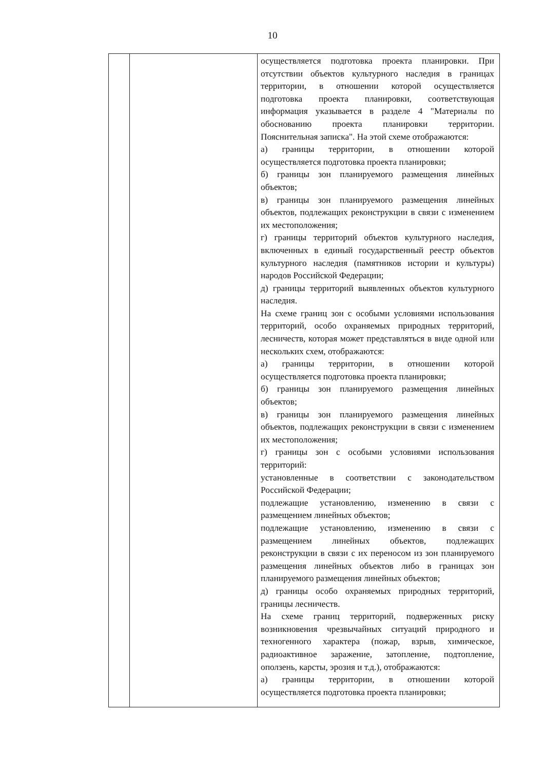10
| | | осуществляется подготовка проекта планировки. При отсутствии объектов культурного наследия в границах территории, в отношении которой осуществляется подготовка проекта планировки, соответствующая информация указывается в разделе 4 "Материалы по обоснованию проекта планировки территории. Пояснительная записка". На этой схеме отображаются: а) границы территории, в отношении которой осуществляется подготовка проекта планировки; б) границы зон планируемого размещения линейных объектов; в) границы зон планируемого размещения линейных объектов, подлежащих реконструкции в связи с изменением их местоположения; г) границы территорий объектов культурного наследия, включенных в единый государственный реестр объектов культурного наследия (памятников истории и культуры) народов Российской Федерации; д) границы территорий выявленных объектов культурного наследия. На схеме границ зон с особыми условиями использования территорий, особо охраняемых природных территорий, лесничеств, которая может представляться в виде одной или нескольких схем, отображаются: а) границы территории, в отношении которой осуществляется подготовка проекта планировки; б) границы зон планируемого размещения линейных объектов; в) границы зон планируемого размещения линейных объектов, подлежащих реконструкции в связи с изменением их местоположения; г) границы зон с особыми условиями использования территорий: установленные в соответствии с законодательством Российской Федерации; подлежащие установлению, изменению в связи с размещением линейных объектов; подлежащие установлению, изменению в связи с размещением линейных объектов, подлежащих реконструкции в связи с их переносом из зон планируемого размещения линейных объектов либо в границах зон планируемого размещения линейных объектов; д) границы особо охраняемых природных территорий, границы лесничеств. На схеме границ территорий, подверженных риску возникновения чрезвычайных ситуаций природного и техногенного характера (пожар, взрыв, химическое, радиоактивное заражение, затопление, подтопление, оползень, карсты, эрозия и т.д.), отображаются: а) границы территории, в отношении которой осуществляется подготовка проекта планировки; |